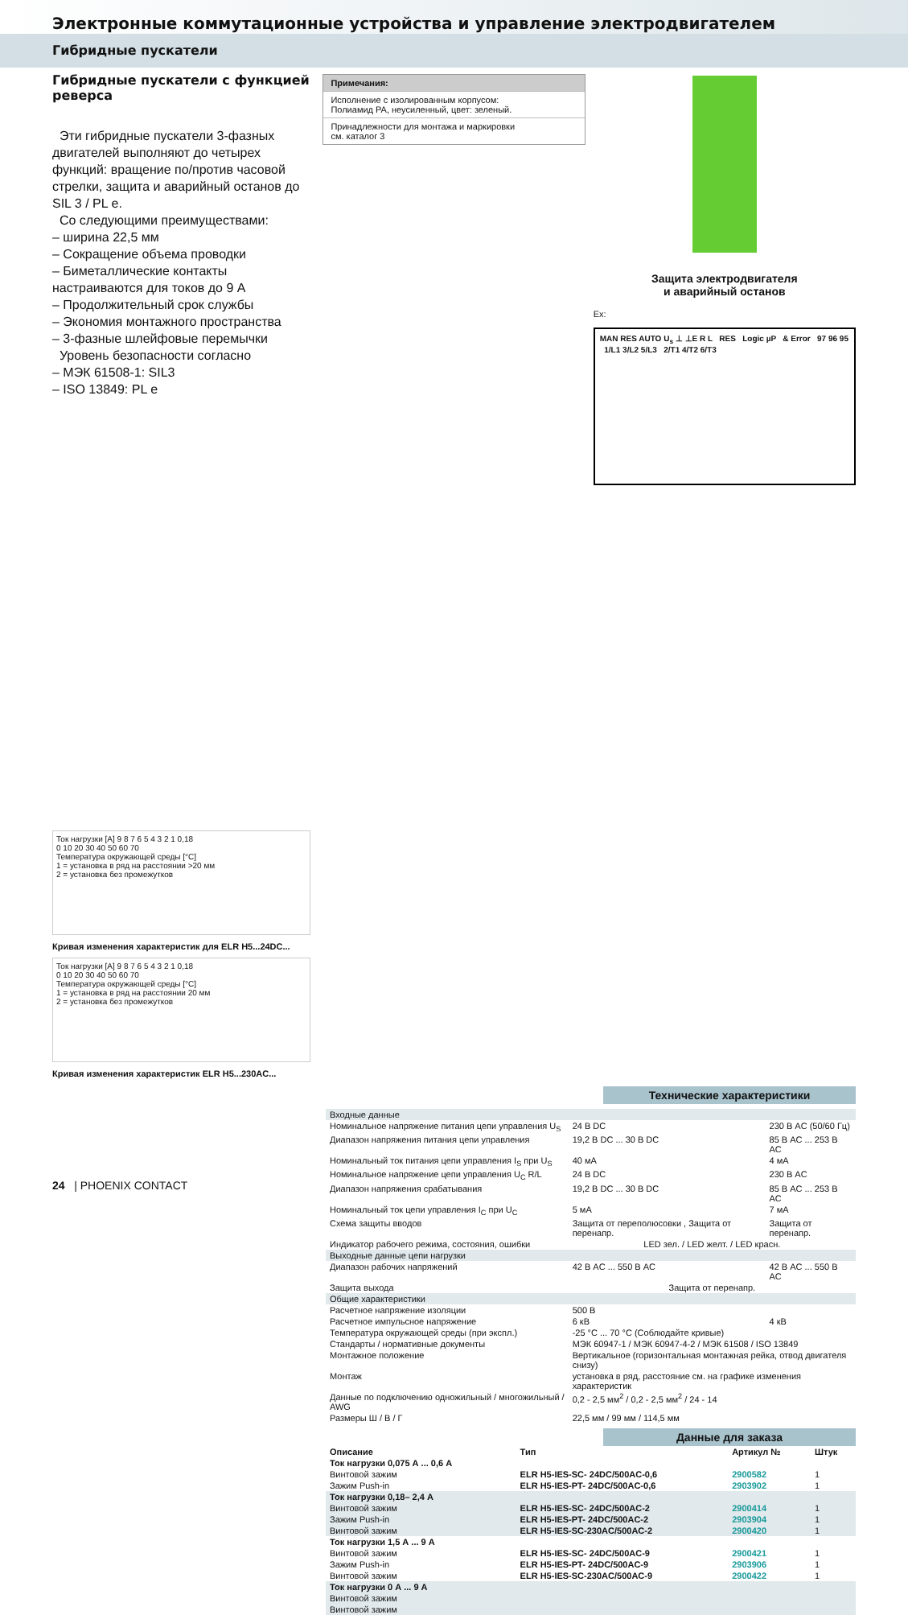Электронные коммутационные устройства и управление электродвигателем
Гибридные пускатели
Гибридные пускатели с функцией реверса
Эти гибридные пускатели 3-фазных двигателей выполняют до четырех функций: вращение по/против часовой стрелки, защита и аварийный останов до SIL 3 / PL e.
Со следующими преимуществами:
– ширина 22,5 мм
– Сокращение объема проводки
– Биметаллические контакты настраиваются для токов до 9 А
– Продолжительный срок службы
– Экономия монтажного пространства
– 3-фазные шлейфовые перемычки
Уровень безопасности согласно
– МЭК 61508-1: SIL3
– ISO 13849: PL e
Ток нагрузки [А] 9 8 7 6 5 4 3 2 1 0,18
0 10 20 30 40 50 60 70
Температура окружающей среды [°C]
1 = установка в ряд на расстоянии >20 мм
2 = установка без промежутков
Кривая изменения характеристик для ELR H5...24DC...
Ток нагрузки [А] 9 8 7 6 5 4 3 2 1 0,18
0 10 20 30 40 50 60 70
Температура окружающей среды [°C]
1 = установка в ряд на расстоянии 20 мм
2 = установка без промежутков
Кривая изменения характеристик ELR H5...230AC...
Примечания:
Исполнение с изолированным корпусом:
Полиамид PA, неусиленный, цвет: зеленый.
Принадлежности для монтажа и маркировки
см. каталог 3
Защита электродвигателя
и аварийный останов
Ex:
MAN RES AUTO U<sub>s</sub> ⊥ ⊥E R L RES Logic µP & Error 97 96 95 1/L1 3/L2 5/L3 2/T1 4/T2 6/T3
Технические характеристики
| Входные данные | | |
| Номинальное напряжение питания цепи управления U<sub>S</sub> | 24 В DC | 230 В AC (50/60 Гц) |
| Диапазон напряжения питания цепи управления | 19,2 В DC ... 30 В DC | 85 В AC ... 253 В AC |
| Номинальный ток питания цепи управления I<sub>S</sub> при U<sub>S</sub> | 40 мА | 4 мА |
| Номинальное напряжение цепи управления U<sub>C</sub> R/L | 24 В DC | 230 В AC |
| Диапазон напряжения срабатывания | 19,2 В DC ... 30 В DC | 85 В AC ... 253 В AC |
| Номинальный ток цепи управления I<sub>C</sub> при U<sub>C</sub> | 5 мА | 7 мА |
| Схема защиты вводов | Защита от переполюсовки , Защита от перенапр. | Защита от перенапр. |
| Индикатор рабочего режима, состояния, ошибки | LED зел. / LED желт. / LED красн. | |
| Выходные данные цепи нагрузки | | |
| Диапазон рабочих напряжений | 42 В AC ... 550 В AC | 42 В AC ... 550 В AC |
| Защита выхода | Защита от перенапр. | |
| Общие характеристики | | |
| Расчетное напряжение изоляции | 500 В | |
| Расчетное импульсное напряжение | 6 кВ | 4 кВ |
| Температура окружающей среды (при экспл.) | -25 °C ... 70 °C (Соблюдайте кривые) | |
| Стандарты / нормативные документы | МЭК 60947-1 / МЭК 60947-4-2 / МЭК 61508 / ISO 13849 | |
| Монтажное положение | Вертикальное (горизонтальная монтажная рейка, отвод двигателя снизу) | |
| Монтаж | установка в ряд, расстояние см. на графике изменения характеристик | |
| Данные по подключению одножильный / многожильный / AWG | 0,2 - 2,5 мм<sup>2</sup> / 0,2 - 2,5 мм<sup>2</sup> / 24 - 14 | |
| Размеры Ш / В / Г | 22,5 мм / 99 мм / 114,5 мм | |
Данные для заказа
| Описание | Тип | Артикул № | Штук |
| --- | --- | --- | --- |
| Ток нагрузки 0,075 А ... 0,6 А | | | |
| Винтовой зажим | ELR H5-IES-SC- 24DC/500AC-0,6 | 2900582 | 1 |
| Зажим Push-in | ELR H5-IES-PT- 24DC/500AC-0,6 | 2903902 | 1 |
| Ток нагрузки 0,18– 2,4 А | | | |
| Винтовой зажим | ELR H5-IES-SC- 24DC/500AC-2 | 2900414 | 1 |
| Зажим Push-in | ELR H5-IES-PT- 24DC/500AC-2 | 2903904 | 1 |
| Винтовой зажим | ELR H5-IES-SC-230AC/500AC-2 | 2900420 | 1 |
| Ток нагрузки 1,5 А ... 9 А | | | |
| Винтовой зажим | ELR H5-IES-SC- 24DC/500AC-9 | 2900421 | 1 |
| Зажим Push-in | ELR H5-IES-PT- 24DC/500AC-9 | 2903906 | 1 |
| Винтовой зажим | ELR H5-IES-SC-230AC/500AC-9 | 2900422 | 1 |
| Ток нагрузки 0 А ... 9 А | | | |
| Винтовой зажим | | | |
| Винтовой зажим | | | |
24 | PHOENIX CONTACT